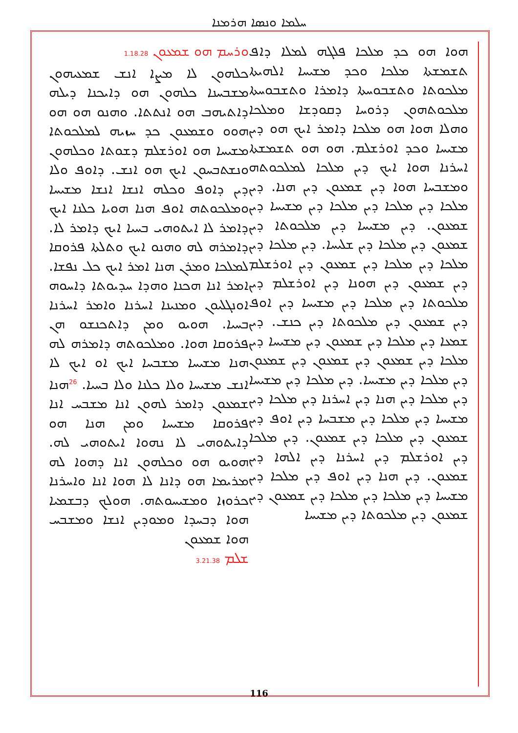ܚܠܡܐ ܘܢܣܐ ܗܪܡܢܐ
ܘܪܚܡ ܗܘ ܫܡܥܘܢ 1.18.28
ܟܠܗܘܢ ܠܐ ܡܨܐ ܐܢܫ ܫܡܥܝܗܘܢ ܡܫܒܚܢܐ ܟܠܗܘܢ ܗܘ ܕܐܝܟܢܐ ܕܝܠܗ ܕܐܬܝܗܒ ܗܘ ܐܢܬܬܐ. ܘܗܢܘ ܗܘ ܗܘ ܗܘܘ ܘܫܡܥܘܢ ܟܕ ܚܙܝܗ ܠܡܠܟܘܬܐ ܡܫܝܚܐ ܗܘ ܐܘܪܫܠܡ ܕܫܘܬܐ ܘܟܠܗܘܢ ܘܢܫܬܒܚܘܢ ܐܝܟ ܗܘ ܐܢܫ. ܕܐܘܦ ܘܠܐ ܕܝܢ ܕܐܘܦ ܘܟܠܗ ܐܢܫܐ ܐܢܫܐ ܡܫܝܚܐ ܘܡܠܟܘܬܗ ܐܘܦ ܗܢܐ ܗܘܝܐ ܟܠܢܐ ܐܝܟ ܕܐܡܪ ܠܐ ܐܝܬܘܗܝ ܒܚܝܐ ܐܝܟ ܕܐܡܪ ܠܐ. ܕܐܡܪܗ ܠܗ ܘܗܢܘ ܐܝܟ ܘܬܠܬܐ ܦܪܘܩܐ ܠܡܠܟܐ ܘܡܪܢ ܗܢܐ ܐܡܪ ܐܝܟ ܟܠ ܢܦܫܐ. ܐܡܪ ܐܢܐ ܗܟܢܐ ܘܗܕܐ ܚܕܝܘܬܐ ܕܐܚܘܗ ܐܘܢܓܠܝܘܢ ܘܡܢܝܢܐ ܐܚܪܢܐ ܘܐܡܪ ܐܚܪܢܐ ܒܚܝܐ. ܗܘܝܘ ܘܡܢ ܕܐܬܟܢܫܘ ܗܢ ܦܪܘܩܐ ܗܘܐ. ܘܡܠܟܘܬܗ ܕܐܡܪܗ ܠܗ ܗܢܐ ܡܫܝܚܐ ܡܫܒܚܐ ܐܝܟ ܐܘ ܐܝܟ ܠܐ ܐܢܫ ܡܫܝܚܐ ܘܠܐ ܟܠܢܐ ܘܠܐ ܒܚܝܐ. <sup>26</sup>ܗܢܐ ܫܡܥܘܢ ܕܐܡܪ ܠܗܘܢ ܐܢܐ ܡܫܒܚ ܐܢܐ ܦܪܘܩܐ ܡܫܝܚܐ ܘܡܢ ܗܢܐ ܗܘ ܕܐܝܬܘܗܝ ܠܐ ܢܗܘܐ ܐܝܬܘܗܝ ܠܗ. ܗܘܝܘ ܗܘ ܘܟܠܗܘܢ ܐܢܐ ܕܗܘܐ ܠܗ ܡܪܝܡܐ ܗܘ ܕܐܢܐ ܠܐ ܗܘܐ ܐܢܐ ܘܐܚܪܢܐ ܟܪܘܙܐ ܘܡܫܝܚܘܬܗ. ܗܘܠܟ ܕܒܫܡܝܐ ܗܘܐ ܕܒܚܕܐ ܘܡܘܕܝܢ ܐܢܫܐ ܘܡܫܒܚ ܗܘܐ ܫܡܥܘܢ
ܫܠܡ 3.21.38
ܗܘܐ ܗܘ ܟܕ ܡܠܟܐ ܦܠܓܗ ܠܡܠܐ ܕܐܦ ܬܫܡܫܬܐ ܡܠܟܐ ܘܟܕ ܡܫܝܚܐ ܐܠܗܝܬܐ ܡܠܟܘܬܐ ܘܬܫܒܘܚܬܐ ܕܐܡܪܐ ܘܬܫܒܘܚܬܐ ܡܠܟܘܬܗܘܢ ܕܪܘܚܐ ܕܩܘܕܫܐ ܘܡܠܟܐ ܘܗܠܐ ܗܘܐ ܗܘ ܡܠܟܐ ܕܐܡܪ ܐܝܟ ܗܘ ܕܝܢ ܡܫܝܚܐ ܘܟܕ ܐܘܪܫܠܡ. ܗܘ ܗܘ ܬܫܡܫܬܐ ܐܚܪܢܐ ܗܘܐ ܐܝܟ ܕܝܢ ܡܠܟܐ ܠܡܠܟܘܬܗ ܘܡܫܒܚܐ ܗܘܐ ܕܝܢ ܫܡܥܘܢ ܕܝܢ ܗܢܐ. ܕܝܢ ܡܠܟܐ ܕܝܢ ܡܠܟܐ ܕܝܢ ܡܠܟܐ ܕܝܢ ܡܫܝܚܐ ܕܝܢ ܫܡܥܘܢ. ܕܝܢ ܡܫܝܚܐ ܕܝܢ ܡܠܟܘܬܐ ܕܝܢ ܫܡܥܘܢ ܕܝܢ ܡܠܟܐ ܕܝܢ ܫܠܝܚܐ. ܕܝܢ ܡܠܟܐ ܕܝܢ ܡܠܟܐ ܕܝܢ ܡܠܟܐ ܕܝܢ ܫܡܥܘܢ ܕܝܢ ܐܘܪܫܠܡ ܕܝܢ ܫܡܥܘܢ ܕܝܢ ܗܘܢܐ ܕܝܢ ܐܘܪܫܠܡ ܕܝܢ ܡܠܟܘܬܐ ܕܝܢ ܡܠܟܐ ܕܝܢ ܡܫܝܚܐ ܕܝܢ ܐܘܦ ܕܝܢ ܫܡܥܘܢ ܕܝܢ ܡܠܟܘܬܐ ܕܝܢ ܟܢܫ. ܕܝܢ ܫܡܥܐ ܕܝܢ ܡܠܟܐ ܕܝܢ ܫܡܥܘܢ ܕܝܢ ܡܫܝܚܐ ܕܝܢ ܡܠܟܐ ܕܝܢ ܫܡܥܘܢ ܕܝܢ ܫܡܥܘܢ ܕܝܢ ܫܡܥܘܢ ܕܝܢ ܡܠܟܐ ܕܝܢ ܡܫܝܚܐ. ܕܝܢ ܡܠܟܐ ܕܝܢ ܡܫܝܚܐ ܕܝܢ ܡܠܟܐ ܕܝܢ ܗܢܐ ܕܝܢ ܐܚܪܢܐ ܕܝܢ ܡܠܟܐ ܕܝܢ ܡܫܝܚܐ ܕܝܢ ܡܠܟܐ ܕܝܢ ܡܫܒܚܐ ܕܝܢ ܐܘܦ ܕܝܢ ܫܡܥܘܢ ܕܝܢ ܡܠܟܐ ܕܝܢ ܫܡܥܘܢ. ܕܝܢ ܡܠܟܐ ܕܝܢ ܐܘܪܫܠܡ ܕܝܢ ܐܚܪܢܐ ܕܝܢ ܐܠܗܐ ܕܝܢ ܫܡܥܘܢ. ܕܝܢ ܗܢܐ ܕܝܢ ܐܘܦ ܕܝܢ ܡܠܟܐ ܕܝܢ ܡܫܝܚܐ ܕܝܢ ܡܠܟܐ ܕܝܢ ܡܠܟܐ ܕܝܢ ܫܡܥܘܢ ܕܝܢ ܫܡܥܘܢ ܕܝܢ ܡܠܟܘܬܐ ܕܝܢ ܡܫܝܚܐ
116